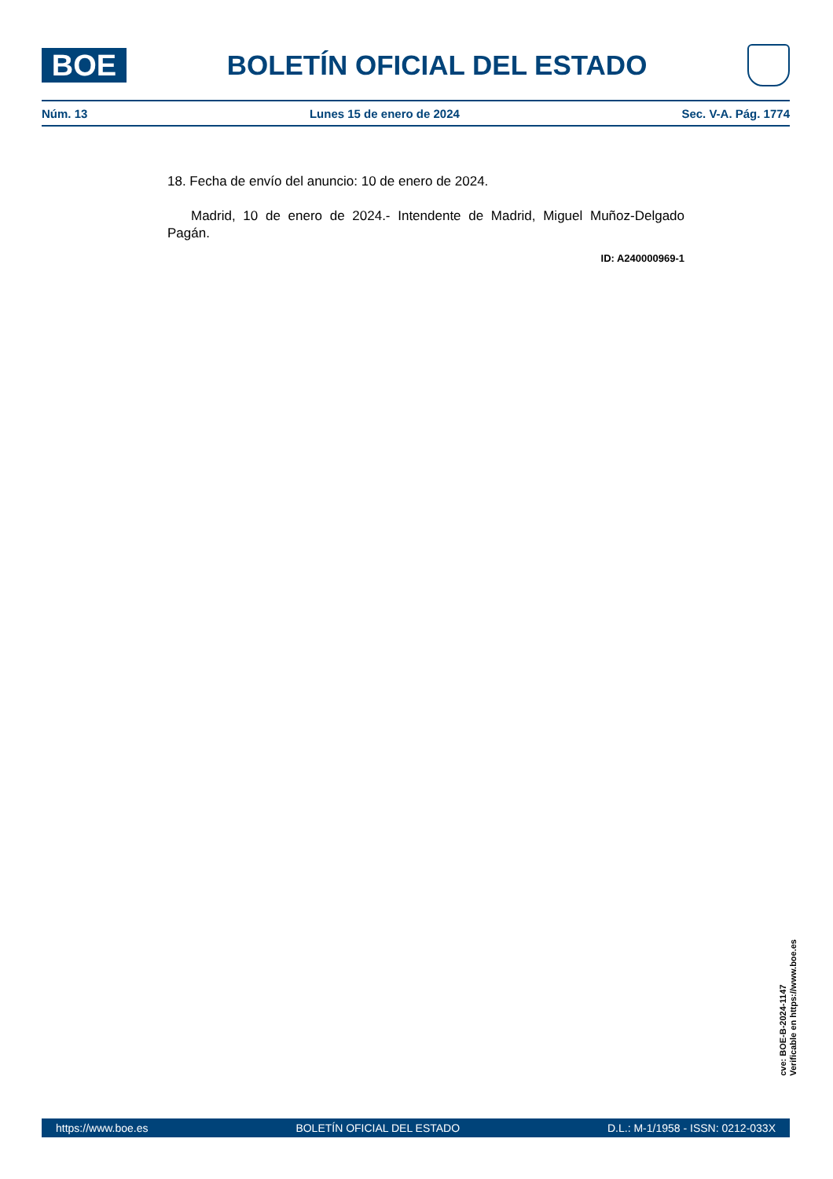BOE
BOLETÍN OFICIAL DEL ESTADO
Núm. 13 Lunes 15 de enero de 2024 Sec. V-A. Pág. 1774
18. Fecha de envío del anuncio: 10 de enero de 2024.
Madrid, 10 de enero de 2024.- Intendente de Madrid, Miguel Muñoz-Delgado Pagán.
ID: A240000969-1
cve: BOE-B-2024-1147
Verificable en https://www.boe.es
https://www.boe.es BOLETÍN OFICIAL DEL ESTADO D.L.: M-1/1958 - ISSN: 0212-033X